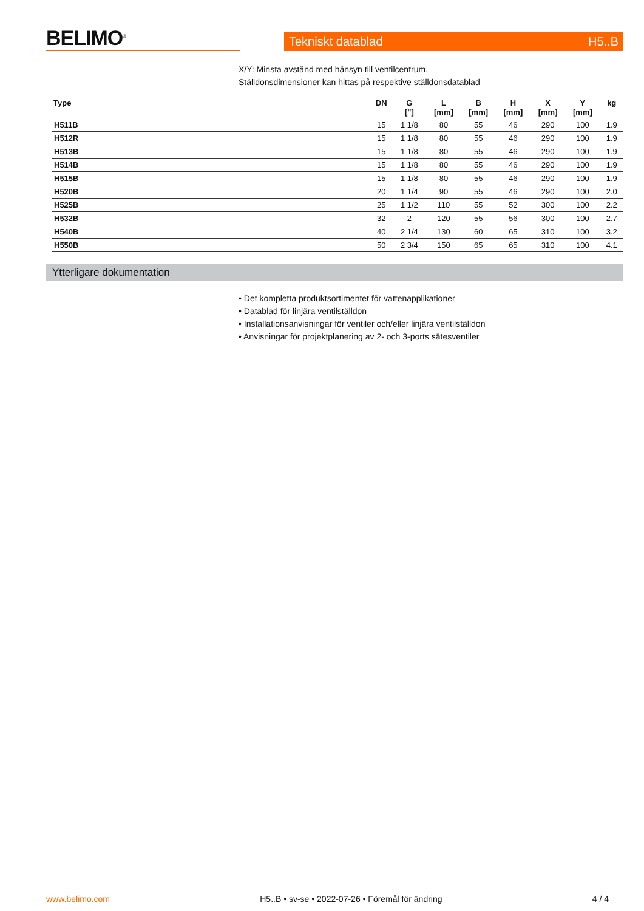BELIMO<sup>®</sup>
Tekniskt datablad H5..B
X/Y: Minsta avstånd med hänsyn till ventilcentrum.
Ställdonsdimensioner kan hittas på respektive ställdonsdatablad
| Type | DN | G ["] | L [mm] | B [mm] | H [mm] | X [mm] | Y [mm] | kg |
| --- | --- | --- | --- | --- | --- | --- | --- | --- |
| H511B | 15 | 1 1/8 | 80 | 55 | 46 | 290 | 100 | 1.9 |
| H512R | 15 | 1 1/8 | 80 | 55 | 46 | 290 | 100 | 1.9 |
| H513B | 15 | 1 1/8 | 80 | 55 | 46 | 290 | 100 | 1.9 |
| H514B | 15 | 1 1/8 | 80 | 55 | 46 | 290 | 100 | 1.9 |
| H515B | 15 | 1 1/8 | 80 | 55 | 46 | 290 | 100 | 1.9 |
| H520B | 20 | 1 1/4 | 90 | 55 | 46 | 290 | 100 | 2.0 |
| H525B | 25 | 1 1/2 | 110 | 55 | 52 | 300 | 100 | 2.2 |
| H532B | 32 | 2 | 120 | 55 | 56 | 300 | 100 | 2.7 |
| H540B | 40 | 2 1/4 | 130 | 60 | 65 | 310 | 100 | 3.2 |
| H550B | 50 | 2 3/4 | 150 | 65 | 65 | 310 | 100 | 4.1 |
Ytterligare dokumentation
• Det kompletta produktsortimentet för vattenapplikationer
• Datablad för linjära ventilställdon
• Installationsanvisningar för ventiler och/eller linjära ventilställdon
• Anvisningar för projektplanering av 2- och 3-ports sätesventiler
www.belimo.com H5..B • sv-se • 2022-07-26 • Föremål för ändring 4 / 4